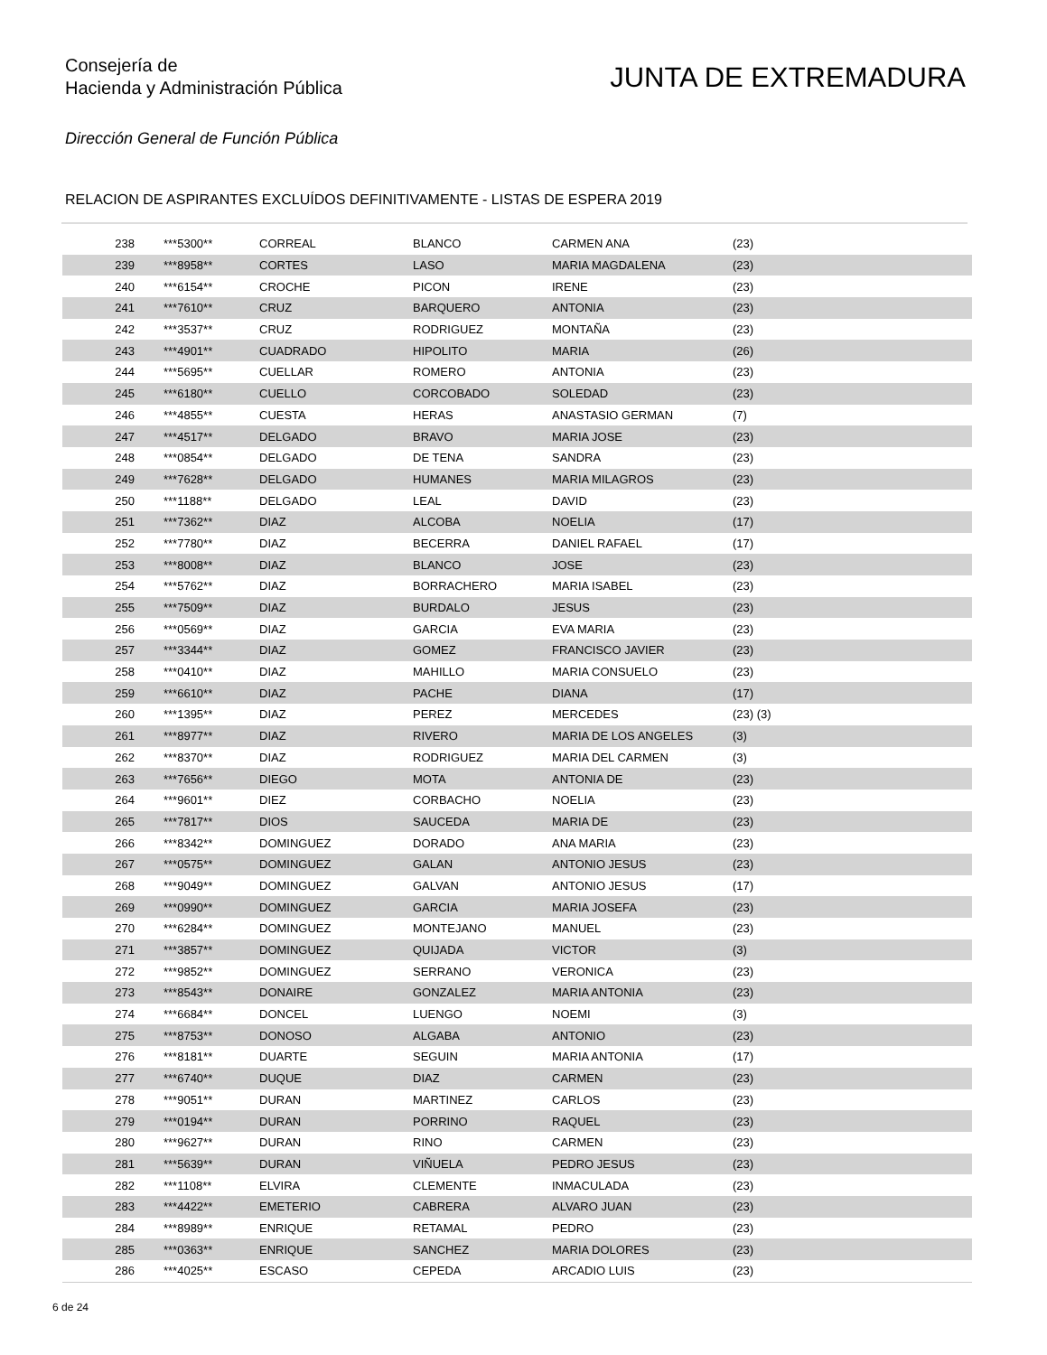Consejería de
Hacienda y Administración Pública
JUNTA DE EXTREMADURA
Dirección General de Función Pública
RELACION DE ASPIRANTES EXCLUÍDOS DEFINITIVAMENTE - LISTAS DE ESPERA 2019
| 238 | ***5300** | CORREAL | BLANCO | CARMEN ANA | (23) |
| 239 | ***8958** | CORTES | LASO | MARIA MAGDALENA | (23) |
| 240 | ***6154** | CROCHE | PICON | IRENE | (23) |
| 241 | ***7610** | CRUZ | BARQUERO | ANTONIA | (23) |
| 242 | ***3537** | CRUZ | RODRIGUEZ | MONTAÑA | (23) |
| 243 | ***4901** | CUADRADO | HIPOLITO | MARIA | (26) |
| 244 | ***5695** | CUELLAR | ROMERO | ANTONIA | (23) |
| 245 | ***6180** | CUELLO | CORCOBADO | SOLEDAD | (23) |
| 246 | ***4855** | CUESTA | HERAS | ANASTASIO GERMAN | (7) |
| 247 | ***4517** | DELGADO | BRAVO | MARIA JOSE | (23) |
| 248 | ***0854** | DELGADO | DE TENA | SANDRA | (23) |
| 249 | ***7628** | DELGADO | HUMANES | MARIA MILAGROS | (23) |
| 250 | ***1188** | DELGADO | LEAL | DAVID | (23) |
| 251 | ***7362** | DIAZ | ALCOBA | NOELIA | (17) |
| 252 | ***7780** | DIAZ | BECERRA | DANIEL RAFAEL | (17) |
| 253 | ***8008** | DIAZ | BLANCO | JOSE | (23) |
| 254 | ***5762** | DIAZ | BORRACHERO | MARIA ISABEL | (23) |
| 255 | ***7509** | DIAZ | BURDALO | JESUS | (23) |
| 256 | ***0569** | DIAZ | GARCIA | EVA MARIA | (23) |
| 257 | ***3344** | DIAZ | GOMEZ | FRANCISCO JAVIER | (23) |
| 258 | ***0410** | DIAZ | MAHILLO | MARIA CONSUELO | (23) |
| 259 | ***6610** | DIAZ | PACHE | DIANA | (17) |
| 260 | ***1395** | DIAZ | PEREZ | MERCEDES | (23) (3) |
| 261 | ***8977** | DIAZ | RIVERO | MARIA DE LOS ANGELES | (3) |
| 262 | ***8370** | DIAZ | RODRIGUEZ | MARIA DEL CARMEN | (3) |
| 263 | ***7656** | DIEGO | MOTA | ANTONIA DE | (23) |
| 264 | ***9601** | DIEZ | CORBACHO | NOELIA | (23) |
| 265 | ***7817** | DIOS | SAUCEDA | MARIA DE | (23) |
| 266 | ***8342** | DOMINGUEZ | DORADO | ANA MARIA | (23) |
| 267 | ***0575** | DOMINGUEZ | GALAN | ANTONIO JESUS | (23) |
| 268 | ***9049** | DOMINGUEZ | GALVAN | ANTONIO JESUS | (17) |
| 269 | ***0990** | DOMINGUEZ | GARCIA | MARIA JOSEFA | (23) |
| 270 | ***6284** | DOMINGUEZ | MONTEJANO | MANUEL | (23) |
| 271 | ***3857** | DOMINGUEZ | QUIJADA | VICTOR | (3) |
| 272 | ***9852** | DOMINGUEZ | SERRANO | VERONICA | (23) |
| 273 | ***8543** | DONAIRE | GONZALEZ | MARIA ANTONIA | (23) |
| 274 | ***6684** | DONCEL | LUENGO | NOEMI | (3) |
| 275 | ***8753** | DONOSO | ALGABA | ANTONIO | (23) |
| 276 | ***8181** | DUARTE | SEGUIN | MARIA ANTONIA | (17) |
| 277 | ***6740** | DUQUE | DIAZ | CARMEN | (23) |
| 278 | ***9051** | DURAN | MARTINEZ | CARLOS | (23) |
| 279 | ***0194** | DURAN | PORRINO | RAQUEL | (23) |
| 280 | ***9627** | DURAN | RINO | CARMEN | (23) |
| 281 | ***5639** | DURAN | VIÑUELA | PEDRO JESUS | (23) |
| 282 | ***1108** | ELVIRA | CLEMENTE | INMACULADA | (23) |
| 283 | ***4422** | EMETERIO | CABRERA | ALVARO JUAN | (23) |
| 284 | ***8989** | ENRIQUE | RETAMAL | PEDRO | (23) |
| 285 | ***0363** | ENRIQUE | SANCHEZ | MARIA DOLORES | (23) |
| 286 | ***4025** | ESCASO | CEPEDA | ARCADIO LUIS | (23) |
6 de 24